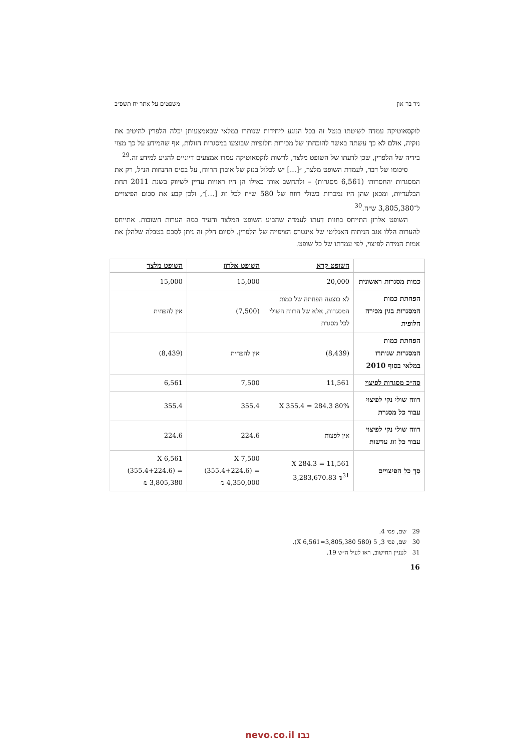ניר בר־און משפטים על אתר יח תשפ״ב
לוקסאוטיקה עמדה לשיטתו בנטל זה בכל הנוגע ליחידות שנותרו במלאי שבאמצעותן יכלה הלפרין להיטיב את נזקיה, אולם לא כך עשתה באשר להוכחתן של מכירות חלופיות שבוצעו במסגרות הזולות, אף שהמידע על כך מצוי בידיה של הלפרין, שכן לדעתו של השופט מלצר, לרשות לוקסאוטיקה עמדו אמצעים דיוניים להגיע למידע זה.<sup>29</sup>
סיכומו של דבר, לעמדת השופט מלצר, ״[...] יש לכלול בנזק של אובדן הרווח, על בסיס ההנחות הנ״ל, רק את המסגרות ׳החסרות׳ (6,561 מסגרות) – ולתחשב אותן כאילו הן היו ראויות עדיין לשיווק בשנת 2011 תחת הבלעדיות, ומכאן שהן היו נמכרות בשולי רווח של 580 ש״ח לכל זוג [...]״, ולכן קבע את סכום הפיצויים ל־3,805,380 ש״ח.<sup>30</sup>
השופט אלרון התייחס בחוות דעתו לעמדה שהביע השופט המלצר והעיר כמה הערות חשובות. אתייחס להערות הללו אגב הניתוח האנליטי של אינטרס הציפייה של הלפרין. לסיום חלק זה ניתן לסכם בטבלה שלהלן את אמות המידה לפיצוי, לפי עמדתו של כל שופט.
| | השופט קרא | השופט אלרון | השופט מלצר |
| --- | --- | --- | --- |
| כמות מסגרות ראשונית | 20,000 | 15,000 | 15,000 |
| הפחתת כמות המסגרות בגין מכירה חלופית | לא בוצעה הפחתה של כמות המסגרות, אלא של הרווח השולי לכל מסגרת | (7,500) | אין להפחית |
| הפחתת כמות המסגרות שנותרו במלאי בסוף 2010 | (8,439) | אין להפחית | (8,439) |
| סה״כ מסגרות לפיצוי | 11,561 | 7,500 | 6,561 |
| רווח שולי נקי לפיצוי עבור כל מסגרת | 80% X 355.4 = 284.3 | 355.4 | 355.4 |
| רווח שולי נקי לפיצוי עבור כל זוג עדשות | אין לפצות | 224.6 | 224.6 |
| סך כל הפיצויים | 11,561 X 284.3 = 3,283,670.83 ₪<sup>31</sup> | 7,500 X (355.4+224.6) = 4,350,000 ₪ | 6,561 X (355.4+224.6) = 3,805,380 ₪ |
29 שם, פס׳ 4.
30 שם, פס׳ 3, 5 (580 X 6,561=3,805,380).
31 לעניין החישוב, ראו לעיל ה״ש 19.
16
נבו nevo.co.il